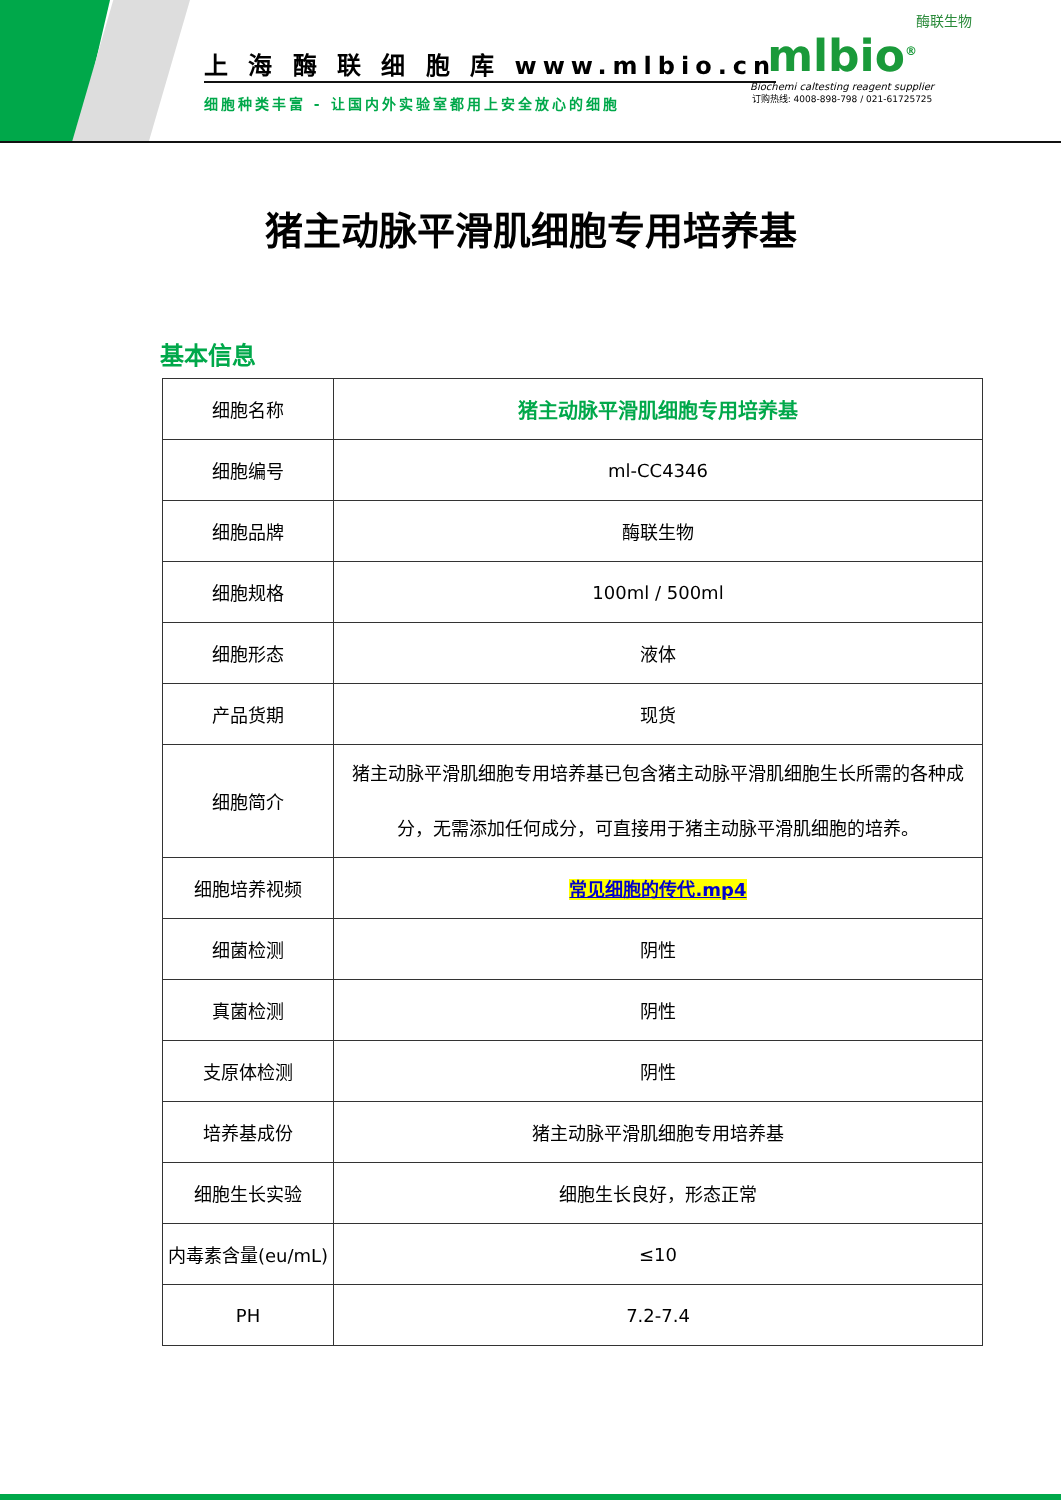上 海 酶 联 细 胞 库 www.mlbio.cn
细胞种类丰富 - 让国内外实验室都用上安全放心的细胞
酶联生物
mlbio<sup>®</sup>
Biochemi caltesting reagent supplier
订购热线: 4008-898-798 / 021-61725725
猪主动脉平滑肌细胞专用培养基
基本信息
| 细胞名称 | 猪主动脉平滑肌细胞专用培养基 |
| 细胞编号 | ml-CC4346 |
| 细胞品牌 | 酶联生物 |
| 细胞规格 | 100ml / 500ml |
| 细胞形态 | 液体 |
| 产品货期 | 现货 |
| 细胞简介 | 猪主动脉平滑肌细胞专用培养基已包含猪主动脉平滑肌细胞生长所需的各种成分，无需添加任何成分，可直接用于猪主动脉平滑肌细胞的培养。 |
| 细胞培养视频 | 常见细胞的传代.mp4 |
| 细菌检测 | 阴性 |
| 真菌检测 | 阴性 |
| 支原体检测 | 阴性 |
| 培养基成份 | 猪主动脉平滑肌细胞专用培养基 |
| 细胞生长实验 | 细胞生长良好，形态正常 |
| 内毒素含量(eu/mL) | ≤10 |
| PH | 7.2-7.4 |